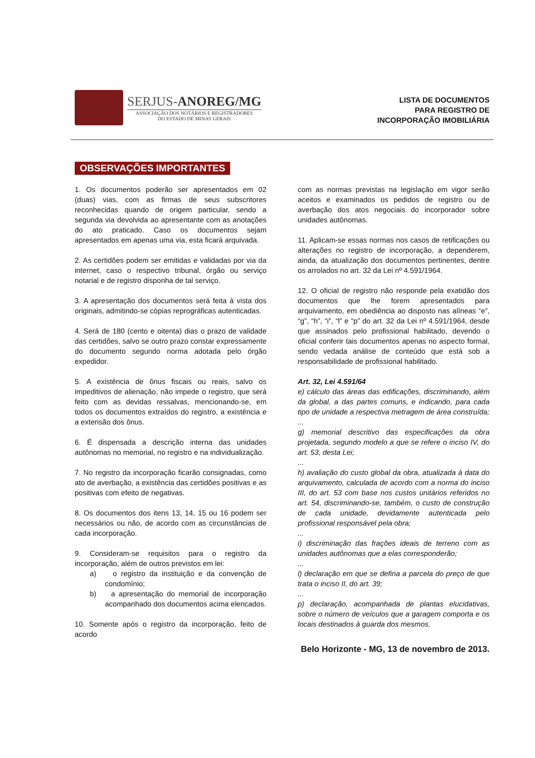SERJUS-ANOREG/MG
ASSOCIAÇÃO DOS NOTÁRIOS E REGISTRADORES
DO ESTADO DE MINAS GERAIS
LISTA DE DOCUMENTOS
PARA REGISTRO DE
INCORPORAÇÃO IMOBILIÁRIA
OBSERVAÇÕES IMPORTANTES
1. Os documentos poderão ser apresentados em 02 (duas) vias, com as firmas de seus subscritores reconhecidas quando de origem particular, sendo a segunda via devolvida ao apresentante com as anotações do ato praticado. Caso os documentos sejam apresentados em apenas uma via, esta ficará arquivada.
2. As certidões podem ser emitidas e validadas por via da internet, caso o respectivo tribunal, órgão ou serviço notarial e de registro disponha de tal serviço.
3. A apresentação dos documentos será feita à vista dos originais, admitindo-se cópias reprográficas autenticadas.
4. Será de 180 (cento e oitenta) dias o prazo de validade das certidões, salvo se outro prazo constar expressamente do documento segundo norma adotada pelo órgão expedidor.
5. A existência de ônus fiscais ou reais, salvo os impeditivos de alienação, não impede o registro, que será feito com as devidas ressalvas, mencionando-se, em todos os documentos extraídos do registro, a existência e a extensão dos ônus.
6. É dispensada a descrição interna das unidades autônomas no memorial, no registro e na individualização.
7. No registro da incorporação ficarão consignadas, como ato de averbação, a existência das certidões positivas e as positivas com efeito de negativas.
8. Os documentos dos itens 13, 14, 15 ou 16 podem ser necessários ou não, de acordo com as circunstâncias de cada incorporação.
9. Consideram-se requisitos para o registro da incorporação, além de outros previstos em lei:
a) o registro da instituição e da convenção de condomínio;
b) a apresentação do memorial de incorporação acompanhado dos documentos acima elencados.
10. Somente após o registro da incorporação, feito de acordo
com as normas previstas na legislação em vigor serão aceitos e examinados os pedidos de registro ou de averbação dos atos negociais do incorporador sobre unidades autônomas.
11. Aplicam-se essas normas nos casos de retificações ou alterações no registro de incorporação, a dependerem, ainda, da atualização dos documentos pertinentes, dentre os arrolados no art. 32 da Lei nº 4.591/1964.
12. O oficial de registro não responde pela exatidão dos documentos que lhe forem apresentados para arquivamento, em obediência ao disposto nas alíneas “e”, “g”, “h”, “i”, “l” e “p” do art. 32 da Lei nº 4.591/1964, desde que assinados pelo profissional habilitado, devendo o oficial conferir tais documentos apenas no aspecto formal, sendo vedada análise de conteúdo que está sob a responsabilidade de profissional habilitado.
Art. 32, Lei 4.591/64
e) cálculo das áreas das edificações, discriminando, além da global, a das partes comuns, e indicando, para cada tipo de unidade a respectiva metragem de área construída;
...
g) memorial descritivo das especificações da obra projetada, segundo modelo a que se refere o inciso IV, do art. 53, desta Lei;
...
h) avaliação do custo global da obra, atualizada à data do arquivamento, calculada de acordo com a norma do inciso III, do art. 53 com base nos custos unitários referidos no art. 54, discriminando-se, também, o custo de construção de cada unidade, devidamente autenticada pelo profissional responsável pela obra;
...
i) discriminação das frações ideais de terreno com as unidades autônomas que a elas corresponderão;
...
l) declaração em que se defina a parcela do preço de que trata o inciso II, do art. 39;
...
p) declaração, acompanhada de plantas elucidativas, sobre o número de veículos que a garagem comporta e os locais destinados à guarda dos mesmos.
Belo Horizonte - MG, 13 de novembro de 2013.